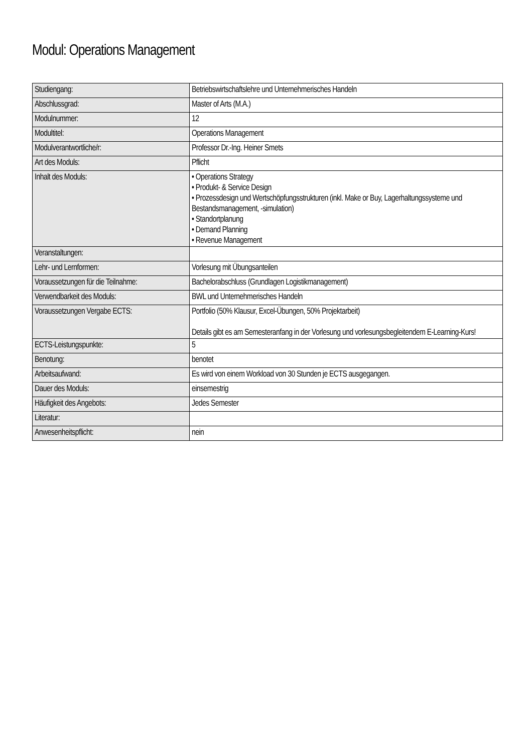Modul: Operations Management
| Studiengang: | Betriebswirtschaftslehre und Unternehmerisches Handeln |
| Abschlussgrad: | Master of Arts (M.A.) |
| Modulnummer: | 12 |
| Modultitel: | Operations Management |
| Modulverantwortliche/r: | Professor Dr.-Ing. Heiner Smets |
| Art des Moduls: | Pflicht |
| Inhalt des Moduls: | • Operations Strategy • Produkt- & Service Design • Prozessdesign und Wertschöpfungsstrukturen (inkl. Make or Buy, Lagerhaltungssysteme und Bestandsmanagement, -simulation) • Standortplanung • Demand Planning • Revenue Management |
| Veranstaltungen: | |
| Lehr- und Lernformen: | Vorlesung mit Übungsanteilen |
| Voraussetzungen für die Teilnahme: | Bachelorabschluss (Grundlagen Logistikmanagement) |
| Verwendbarkeit des Moduls: | BWL und Unternehmerisches Handeln |
| Voraussetzungen Vergabe ECTS: | Portfolio (50% Klausur, Excel-Übungen, 50% Projektarbeit) Details gibt es am Semesteranfang in der Vorlesung und vorlesungsbegleitendem E-Learning-Kurs! |
| ECTS-Leistungspunkte: | 5 |
| Benotung: | benotet |
| Arbeitsaufwand: | Es wird von einem Workload von 30 Stunden je ECTS ausgegangen. |
| Dauer des Moduls: | einsemestrig |
| Häufigkeit des Angebots: | Jedes Semester |
| Literatur: | |
| Anwesenheitspflicht: | nein |